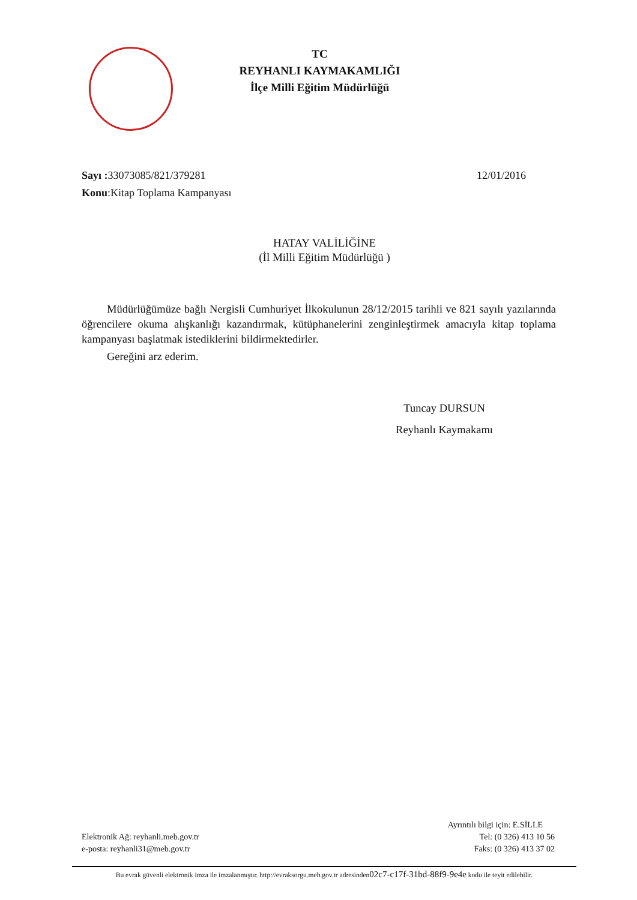TC
REYHANLI KAYMAKAMLIĞI
İlçe Milli Eğitim Müdürlüğü
Sayı : 33073085/821/379281 12/01/2016
Konu:Kitap Toplama Kampanyası
HATAY VALİLİĞİNE
(İl Milli Eğitim Müdürlüğü )
Müdürlüğümüze bağlı Nergisli Cumhuriyet İlkokulunun 28/12/2015 tarihli ve 821 sayılı yazılarında öğrencilere okuma alışkanlığı kazandırmak, kütüphanelerini zenginleştirmek amacıyla kitap toplama kampanyası başlatmak istediklerini bildirmektedirler.
Gereğini arz ederim.
Tuncay DURSUN
Reyhanlı Kaymakamı
Ayrıntılı bilgi için: E.SİLLE
Elektronik Ağ: reyhanli.meb.gov.tr Tel: (0 326) 413 10 56
e-posta: reyhanli31@meb.gov.tr Faks: (0 326) 413 37 02
Bu evrak güvenli elektronik imza ile imzalanmıştır. http://evraksorgu.meb.gov.tr adresinden02c7-c17f-31bd-88f9-9e4e kodu ile teyit edilebilir.